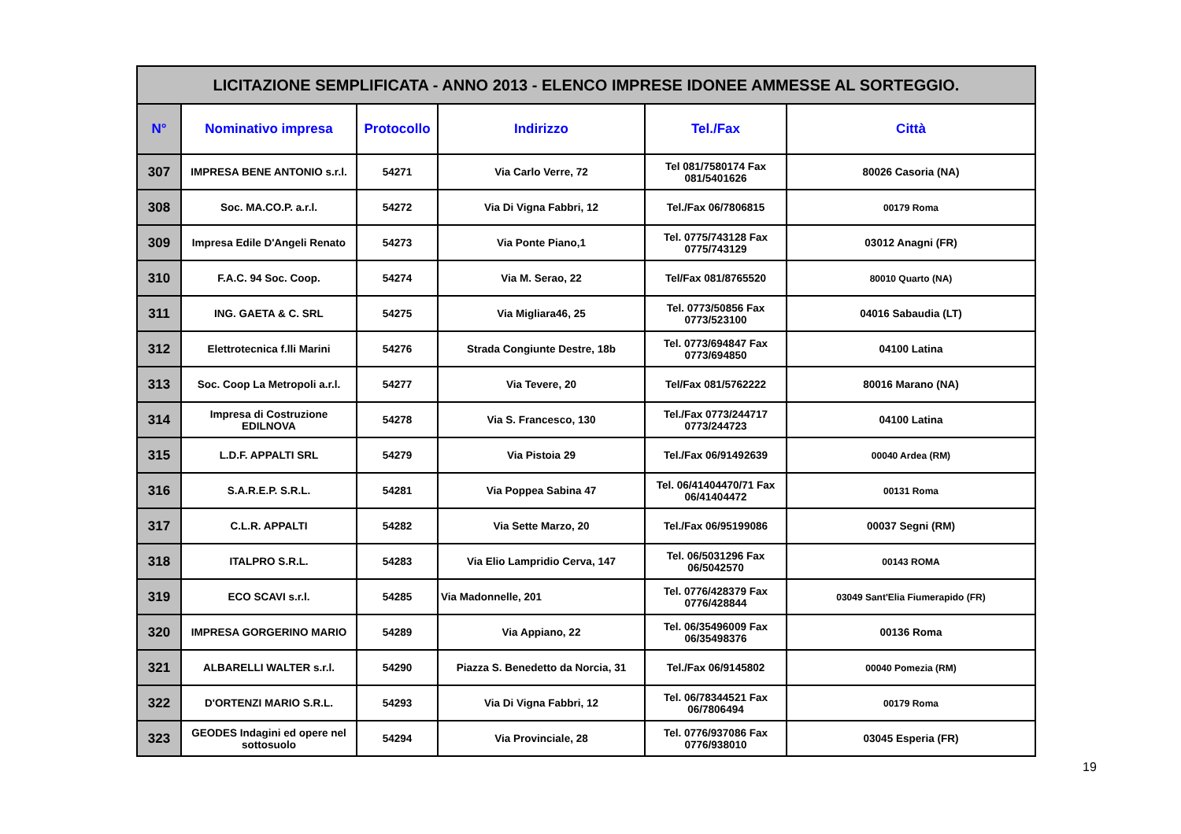| LICITAZIONE SEMPLIFICATA - ANNO 2013 - ELENCO IMPRESE IDONEE AMMESSE AL SORTEGGIO. | | | | | |
| N° | Nominativo impresa | Protocollo | Indirizzo | Tel./Fax | Città |
| 307 | IMPRESA BENE ANTONIO s.r.l. | 54271 | Via Carlo Verre, 72 | Tel 081/7580174 Fax 081/5401626 | 80026 Casoria (NA) |
| 308 | Soc. MA.CO.P. a.r.l. | 54272 | Via Di Vigna Fabbri, 12 | Tel./Fax 06/7806815 | 00179 Roma |
| 309 | Impresa Edile D'Angeli Renato | 54273 | Via Ponte Piano,1 | Tel. 0775/743128 Fax 0775/743129 | 03012 Anagni (FR) |
| 310 | F.A.C. 94 Soc. Coop. | 54274 | Via M. Serao, 22 | Tel/Fax 081/8765520 | 80010 Quarto (NA) |
| 311 | ING. GAETA & C. SRL | 54275 | Via Migliara46, 25 | Tel. 0773/50856 Fax 0773/523100 | 04016 Sabaudia (LT) |
| 312 | Elettrotecnica f.lli Marini | 54276 | Strada Congiunte Destre, 18b | Tel. 0773/694847 Fax 0773/694850 | 04100 Latina |
| 313 | Soc. Coop La Metropoli a.r.l. | 54277 | Via Tevere, 20 | Tel/Fax 081/5762222 | 80016 Marano (NA) |
| 314 | Impresa di Costruzione EDILNOVA | 54278 | Via S. Francesco, 130 | Tel./Fax 0773/244717 0773/244723 | 04100 Latina |
| 315 | L.D.F. APPALTI SRL | 54279 | Via Pistoia 29 | Tel./Fax 06/91492639 | 00040 Ardea (RM) |
| 316 | S.A.R.E.P. S.R.L. | 54281 | Via Poppea Sabina 47 | Tel. 06/41404470/71 Fax 06/41404472 | 00131 Roma |
| 317 | C.L.R. APPALTI | 54282 | Via Sette Marzo, 20 | Tel./Fax 06/95199086 | 00037 Segni (RM) |
| 318 | ITALPRO S.R.L. | 54283 | Via Elio Lampridio Cerva, 147 | Tel. 06/5031296 Fax 06/5042570 | 00143 ROMA |
| 319 | ECO SCAVI s.r.l. | 54285 | Via Madonnelle, 201 | Tel. 0776/428379 Fax 0776/428844 | 03049 Sant'Elia Fiumerapido (FR) |
| 320 | IMPRESA GORGERINO MARIO | 54289 | Via Appiano, 22 | Tel. 06/35496009 Fax 06/35498376 | 00136 Roma |
| 321 | ALBARELLI WALTER s.r.l. | 54290 | Piazza S. Benedetto da Norcia, 31 | Tel./Fax 06/9145802 | 00040 Pomezia (RM) |
| 322 | D'ORTENZI MARIO S.R.L. | 54293 | Via Di Vigna Fabbri, 12 | Tel. 06/78344521 Fax 06/7806494 | 00179 Roma |
| 323 | GEODES Indagini ed opere nel sottosuolo | 54294 | Via Provinciale, 28 | Tel. 0776/937086 Fax 0776/938010 | 03045 Esperia (FR) |
19